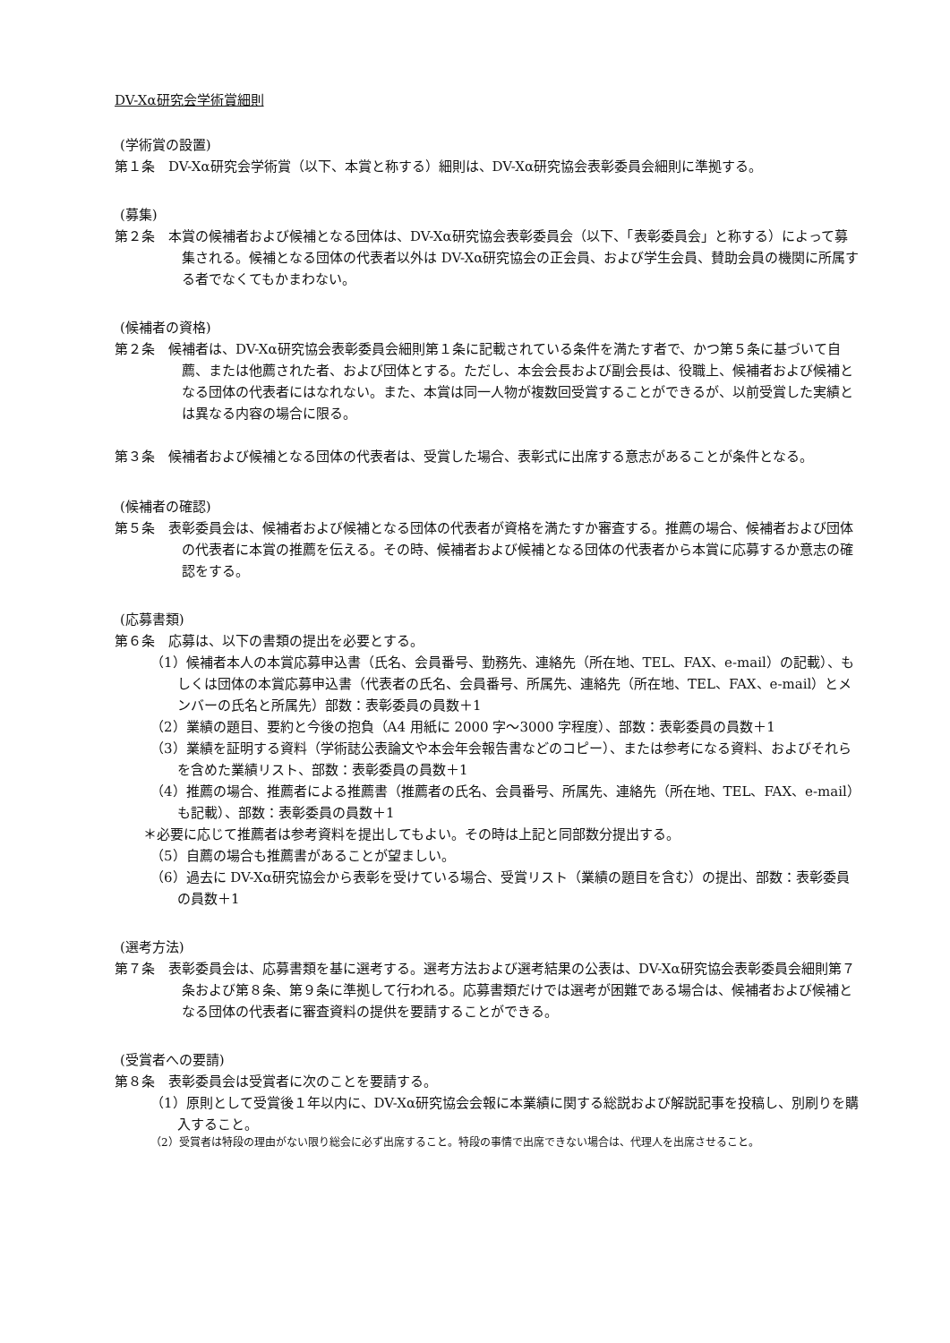DV-Xα研究会学術賞細則
(学術賞の設置)
第１条　DV-Xα研究会学術賞（以下、本賞と称する）細則は、DV-Xα研究協会表彰委員会細則に準拠する。
(募集)
第２条　本賞の候補者および候補となる団体は、DV-Xα研究協会表彰委員会（以下、「表彰委員会」と称する）によって募集される。候補となる団体の代表者以外は DV-Xα研究協会の正会員、および学生会員、賛助会員の機関に所属する者でなくてもかまわない。
(候補者の資格)
第２条　候補者は、DV-Xα研究協会表彰委員会細則第１条に記載されている条件を満たす者で、かつ第５条に基づいて自薦、または他薦された者、および団体とする。ただし、本会会長および副会長は、役職上、候補者および候補となる団体の代表者にはなれない。また、本賞は同一人物が複数回受賞することができるが、以前受賞した実績とは異なる内容の場合に限る。
第３条　候補者および候補となる団体の代表者は、受賞した場合、表彰式に出席する意志があることが条件となる。
(候補者の確認)
第５条　表彰委員会は、候補者および候補となる団体の代表者が資格を満たすか審査する。推薦の場合、候補者および団体の代表者に本賞の推薦を伝える。その時、候補者および候補となる団体の代表者から本賞に応募するか意志の確認をする。
(応募書類)
第６条　応募は、以下の書類の提出を必要とする。
（1）候補者本人の本賞応募申込書（氏名、会員番号、勤務先、連絡先（所在地、TEL、FAX、e-mail）の記載）、もしくは団体の本賞応募申込書（代表者の氏名、会員番号、所属先、連絡先（所在地、TEL、FAX、e-mail）とメンバーの氏名と所属先）部数：表彰委員の員数＋1
（2）業績の題目、要約と今後の抱負（A4 用紙に 2000 字～3000 字程度）、部数：表彰委員の員数＋1
（3）業績を証明する資料（学術誌公表論文や本会年会報告書などのコピー）、または参考になる資料、およびそれらを含めた業績リスト、部数：表彰委員の員数＋1
（4）推薦の場合、推薦者による推薦書（推薦者の氏名、会員番号、所属先、連絡先（所在地、TEL、FAX、e-mail）も記載）、部数：表彰委員の員数＋1
＊必要に応じて推薦者は参考資料を提出してもよい。その時は上記と同部数分提出する。
（5）自薦の場合も推薦書があることが望ましい。
（6）過去に DV-Xα研究協会から表彰を受けている場合、受賞リスト（業績の題目を含む）の提出、部数：表彰委員の員数＋1
(選考方法)
第７条　表彰委員会は、応募書類を基に選考する。選考方法および選考結果の公表は、DV-Xα研究協会表彰委員会細則第７条および第８条、第９条に準拠して行われる。応募書類だけでは選考が困難である場合は、候補者および候補となる団体の代表者に審査資料の提供を要請することができる。
(受賞者への要請)
第８条　表彰委員会は受賞者に次のことを要請する。
（1）原則として受賞後１年以内に、DV-Xα研究協会会報に本業績に関する総説および解説記事を投稿し、別刷りを購入すること。
（2）受賞者は特段の理由がない限り総会に必ず出席すること。特段の事情で出席できない場合は、代理人を出席させること。